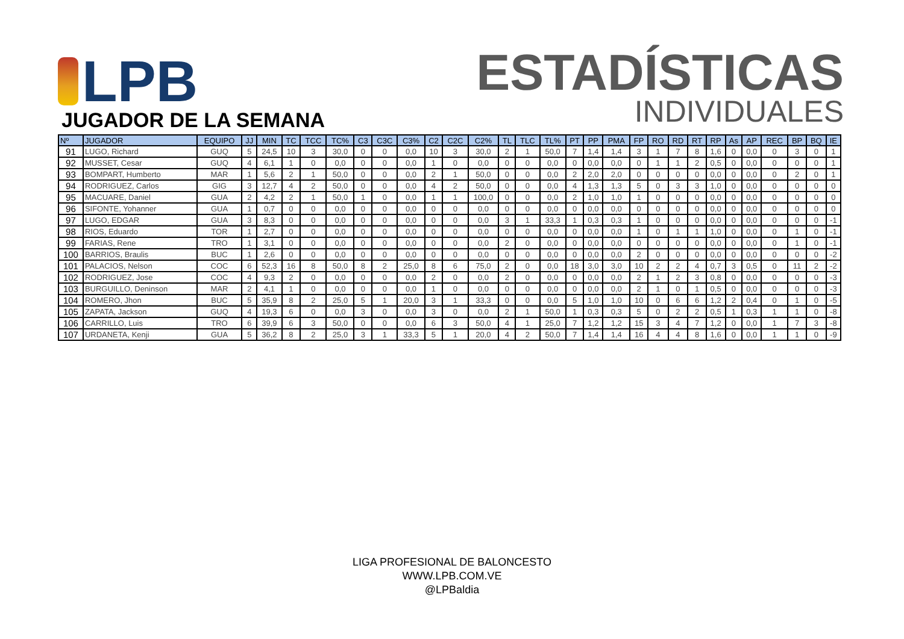LPB
ESTADÍSTICAS
INDIVIDUALES
JUGADOR DE LA SEMANA
| Nº | JUGADOR | EQUIPO | JJ | MIN | TC | TCC | TC% | C3 | C3C | C3% | C2 | C2C | C2% | TL | TLC | TL% | PT | PP | PMA | FP | RO | RD | RT | RP | As | AP | REC | BP | BQ | IE |
| --- | --- | --- | --- | --- | --- | --- | --- | --- | --- | --- | --- | --- | --- | --- | --- | --- | --- | --- | --- | --- | --- | --- | --- | --- | --- | --- | --- | --- | --- | --- |
| 91 | LUGO, Richard | GUQ | 5 | 24,5 | 10 | 3 | 30,0 | 0 | 0 | 0,0 | 10 | 3 | 30,0 | 2 | 1 | 50,0 | 7 | 1,4 | 1,4 | 3 | 1 | 7 | 8 | 1,6 | 0 | 0,0 | 0 | 3 | 0 | 1 |
| 92 | MUSSET, Cesar | GUQ | 4 | 6,1 | 1 | 0 | 0,0 | 0 | 0 | 0,0 | 1 | 0 | 0,0 | 0 | 0 | 0,0 | 0 | 0,0 | 0,0 | 0 | 1 | 1 | 2 | 0,5 | 0 | 0,0 | 0 | 0 | 0 | 1 |
| 93 | BOMPART, Humberto | MAR | 1 | 5,6 | 2 | 1 | 50,0 | 0 | 0 | 0,0 | 2 | 1 | 50,0 | 0 | 0 | 0,0 | 2 | 2,0 | 2,0 | 0 | 0 | 0 | 0 | 0,0 | 0 | 0,0 | 0 | 2 | 0 | 1 |
| 94 | RODRIGUEZ, Carlos | GIG | 3 | 12,7 | 4 | 2 | 50,0 | 0 | 0 | 0,0 | 4 | 2 | 50,0 | 0 | 0 | 0,0 | 4 | 1,3 | 1,3 | 5 | 0 | 3 | 3 | 1,0 | 0 | 0,0 | 0 | 0 | 0 | 0 |
| 95 | MACUARE, Daniel | GUA | 2 | 4,2 | 2 | 1 | 50,0 | 1 | 0 | 0,0 | 1 | 1 | 100,0 | 0 | 0 | 0,0 | 2 | 1,0 | 1,0 | 1 | 0 | 0 | 0 | 0,0 | 0 | 0,0 | 0 | 0 | 0 | 0 |
| 96 | SIFONTE, Yohanner | GUA | 1 | 0,7 | 0 | 0 | 0,0 | 0 | 0 | 0,0 | 0 | 0 | 0,0 | 0 | 0 | 0,0 | 0 | 0,0 | 0,0 | 0 | 0 | 0 | 0 | 0,0 | 0 | 0,0 | 0 | 0 | 0 | 0 |
| 97 | LUGO, EDGAR | GUA | 3 | 8,3 | 0 | 0 | 0,0 | 0 | 0 | 0,0 | 0 | 0 | 0,0 | 3 | 1 | 33,3 | 1 | 0,3 | 0,3 | 1 | 0 | 0 | 0 | 0,0 | 0 | 0,0 | 0 | 0 | 0 | -1 |
| 98 | RIOS, Eduardo | TOR | 1 | 2,7 | 0 | 0 | 0,0 | 0 | 0 | 0,0 | 0 | 0 | 0,0 | 0 | 0 | 0,0 | 0 | 0,0 | 0,0 | 1 | 0 | 1 | 1 | 1,0 | 0 | 0,0 | 0 | 1 | 0 | -1 |
| 99 | FARIAS, Rene | TRO | 1 | 3,1 | 0 | 0 | 0,0 | 0 | 0 | 0,0 | 0 | 0 | 0,0 | 2 | 0 | 0,0 | 0 | 0,0 | 0,0 | 0 | 0 | 0 | 0 | 0,0 | 0 | 0,0 | 0 | 1 | 0 | -1 |
| 100 | BARRIOS, Braulis | BUC | 1 | 2,6 | 0 | 0 | 0,0 | 0 | 0 | 0,0 | 0 | 0 | 0,0 | 0 | 0 | 0,0 | 0 | 0,0 | 0,0 | 2 | 0 | 0 | 0 | 0,0 | 0 | 0,0 | 0 | 0 | 0 | -2 |
| 101 | PALACIOS, Nelson | COC | 6 | 52,3 | 16 | 8 | 50,0 | 8 | 2 | 25,0 | 8 | 6 | 75,0 | 2 | 0 | 0,0 | 18 | 3,0 | 3,0 | 10 | 2 | 2 | 4 | 0,7 | 3 | 0,5 | 0 | 11 | 2 | -2 |
| 102 | RODRIGUEZ, Jose | COC | 4 | 9,3 | 2 | 0 | 0,0 | 0 | 0 | 0,0 | 2 | 0 | 0,0 | 2 | 0 | 0,0 | 0 | 0,0 | 0,0 | 2 | 1 | 2 | 3 | 0,8 | 0 | 0,0 | 0 | 0 | 0 | -3 |
| 103 | BURGUILLO, Deninson | MAR | 2 | 4,1 | 1 | 0 | 0,0 | 0 | 0 | 0,0 | 1 | 0 | 0,0 | 0 | 0 | 0,0 | 0 | 0,0 | 0,0 | 2 | 1 | 0 | 1 | 0,5 | 0 | 0,0 | 0 | 0 | 0 | -3 |
| 104 | ROMERO, Jhon | BUC | 5 | 35,9 | 8 | 2 | 25,0 | 5 | 1 | 20,0 | 3 | 1 | 33,3 | 0 | 0 | 0,0 | 5 | 1,0 | 1,0 | 10 | 0 | 6 | 6 | 1,2 | 2 | 0,4 | 0 | 1 | 0 | -5 |
| 105 | ZAPATA, Jackson | GUQ | 4 | 19,3 | 6 | 0 | 0,0 | 3 | 0 | 0,0 | 3 | 0 | 0,0 | 2 | 1 | 50,0 | 1 | 0,3 | 0,3 | 5 | 0 | 2 | 2 | 0,5 | 1 | 0,3 | 1 | 1 | 0 | -8 |
| 106 | CARRILLO, Luis | TRO | 6 | 39,9 | 6 | 3 | 50,0 | 0 | 0 | 0,0 | 6 | 3 | 50,0 | 4 | 1 | 25,0 | 7 | 1,2 | 1,2 | 15 | 3 | 4 | 7 | 1,2 | 0 | 0,0 | 1 | 7 | 3 | -8 |
| 107 | URDANETA, Kenji | GUA | 5 | 36,2 | 8 | 2 | 25,0 | 3 | 1 | 33,3 | 5 | 1 | 20,0 | 4 | 2 | 50,0 | 7 | 1,4 | 1,4 | 16 | 4 | 4 | 8 | 1,6 | 0 | 0,0 | 1 | 1 | 0 | -9 |
LIGA PROFESIONAL DE BALONCESTO
WWW.LPB.COM.VE
@LPBaldia